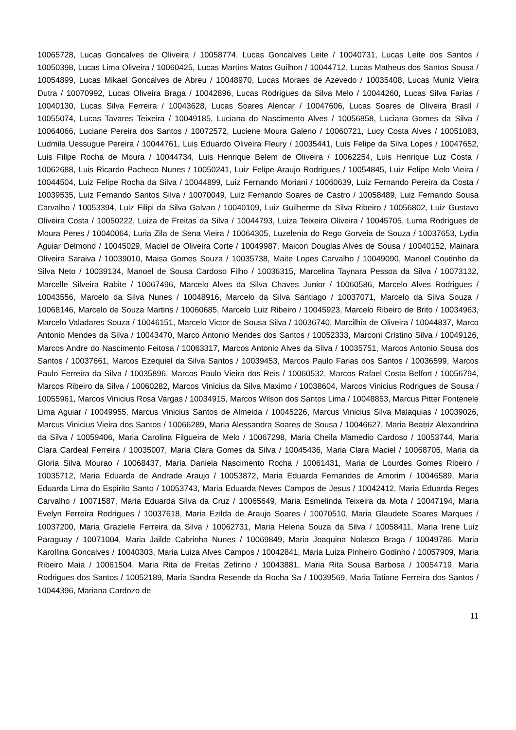10065728, Lucas Goncalves de Oliveira / 10058774, Lucas Goncalves Leite / 10040731, Lucas Leite dos Santos / 10050398, Lucas Lima Oliveira / 10060425, Lucas Martins Matos Guilhon / 10044712, Lucas Matheus dos Santos Sousa / 10054899, Lucas Mikael Goncalves de Abreu / 10048970, Lucas Moraes de Azevedo / 10035408, Lucas Muniz Vieira Dutra / 10070992, Lucas Oliveira Braga / 10042896, Lucas Rodrigues da Silva Melo / 10044260, Lucas Silva Farias / 10040130, Lucas Silva Ferreira / 10043628, Lucas Soares Alencar / 10047606, Lucas Soares de Oliveira Brasil / 10055074, Lucas Tavares Teixeira / 10049185, Luciana do Nascimento Alves / 10056858, Luciana Gomes da Silva / 10064066, Luciane Pereira dos Santos / 10072572, Luciene Moura Galeno / 10060721, Lucy Costa Alves / 10051083, Ludmila Uessugue Pereira / 10044761, Luis Eduardo Oliveira Fleury / 10035441, Luis Felipe da Silva Lopes / 10047652, Luis Filipe Rocha de Moura / 10044734, Luis Henrique Belem de Oliveira / 10062254, Luis Henrique Luz Costa / 10062688, Luis Ricardo Pacheco Nunes / 10050241, Luiz Felipe Araujo Rodrigues / 10054845, Luiz Felipe Melo Vieira / 10044504, Luiz Felipe Rocha da Silva / 10044899, Luiz Fernando Moriani / 10060639, Luiz Fernando Pereira da Costa / 10039535, Luiz Fernando Santos Silva / 10070049, Luiz Fernando Soares de Castro / 10058489, Luiz Fernando Sousa Carvalho / 10053394, Luiz Filipi da Silva Galvao / 10040109, Luiz Guilherme da Silva Ribeiro / 10056802, Luiz Gustavo Oliveira Costa / 10050222, Luiza de Freitas da Silva / 10044793, Luiza Teixeira Oliveira / 10045705, Luma Rodrigues de Moura Peres / 10040064, Luria Zila de Sena Vieira / 10064305, Luzelenia do Rego Gorveia de Souza / 10037653, Lydia Aguiar Delmond / 10045029, Maciel de Oliveira Corte / 10049987, Maicon Douglas Alves de Sousa / 10040152, Mainara Oliveira Saraiva / 10039010, Maisa Gomes Souza / 10035738, Maite Lopes Carvalho / 10049090, Manoel Coutinho da Silva Neto / 10039134, Manoel de Sousa Cardoso Filho / 10036315, Marcelina Taynara Pessoa da Silva / 10073132, Marcelle Silveira Rabite / 10067496, Marcelo Alves da Silva Chaves Junior / 10060586, Marcelo Alves Rodrigues / 10043556, Marcelo da Silva Nunes / 10048916, Marcelo da Silva Santiago / 10037071, Marcelo da Silva Souza / 10068146, Marcelo de Souza Martins / 10060685, Marcelo Luiz Ribeiro / 10045923, Marcelo Ribeiro de Brito / 10034963, Marcelo Valadares Souza / 10046151, Marcelo Victor de Sousa Silva / 10036740, Marcilhia de Oliveira / 10044837, Marco Antonio Mendes da Silva / 10043470, Marco Antonio Mendes dos Santos / 10052333, Marconi Cristino Silva / 10049126, Marcos Andre do Nascimento Feitosa / 10063317, Marcos Antonio Alves da Silva / 10035751, Marcos Antonio Sousa dos Santos / 10037661, Marcos Ezequiel da Silva Santos / 10039453, Marcos Paulo Farias dos Santos / 10036599, Marcos Paulo Ferreira da Silva / 10035896, Marcos Paulo Vieira dos Reis / 10060532, Marcos Rafael Costa Belfort / 10056794, Marcos Ribeiro da Silva / 10060282, Marcos Vinicius da Silva Maximo / 10038604, Marcos Vinicius Rodrigues de Sousa / 10055961, Marcos Vinicius Rosa Vargas / 10034915, Marcos Wilson dos Santos Lima / 10048853, Marcus Pitter Fontenele Lima Aguiar / 10049955, Marcus Vinicius Santos de Almeida / 10045226, Marcus Vinicius Silva Malaquias / 10039026, Marcus Vinicius Vieira dos Santos / 10066289, Maria Alessandra Soares de Sousa / 10046627, Maria Beatriz Alexandrina da Silva / 10059406, Maria Carolina Filgueira de Melo / 10067298, Maria Cheila Mamedio Cardoso / 10053744, Maria Clara Cardeal Ferreira / 10035007, Maria Clara Gomes da Silva / 10045436, Maria Clara Maciel / 10068705, Maria da Gloria Silva Mourao / 10068437, Maria Daniela Nascimento Rocha / 10061431, Maria de Lourdes Gomes Ribeiro / 10035712, Maria Eduarda de Andrade Araujo / 10053872, Maria Eduarda Fernandes de Amorim / 10046589, Maria Eduarda Lima do Espirito Santo / 10053743, Maria Eduarda Neves Campos de Jesus / 10042412, Maria Eduarda Reges Carvalho / 10071587, Maria Eduarda Silva da Cruz / 10065649, Maria Esmelinda Teixeira da Mota / 10047194, Maria Evelyn Ferreira Rodrigues / 10037618, Maria Ezilda de Araujo Soares / 10070510, Maria Glaudete Soares Marques / 10037200, Maria Grazielle Ferreira da Silva / 10062731, Maria Helena Souza da Silva / 10058411, Maria Irene Luiz Paraguay / 10071004, Maria Jailde Cabrinha Nunes / 10069849, Maria Joaquina Nolasco Braga / 10049786, Maria Karollina Goncalves / 10040303, Maria Luiza Alves Campos / 10042841, Maria Luiza Pinheiro Godinho / 10057909, Maria Ribeiro Maia / 10061504, Maria Rita de Freitas Zefirino / 10043881, Maria Rita Sousa Barbosa / 10054719, Maria Rodrigues dos Santos / 10052189, Maria Sandra Resende da Rocha Sa / 10039569, Maria Tatiane Ferreira dos Santos / 10044396, Mariana Cardozo de
11